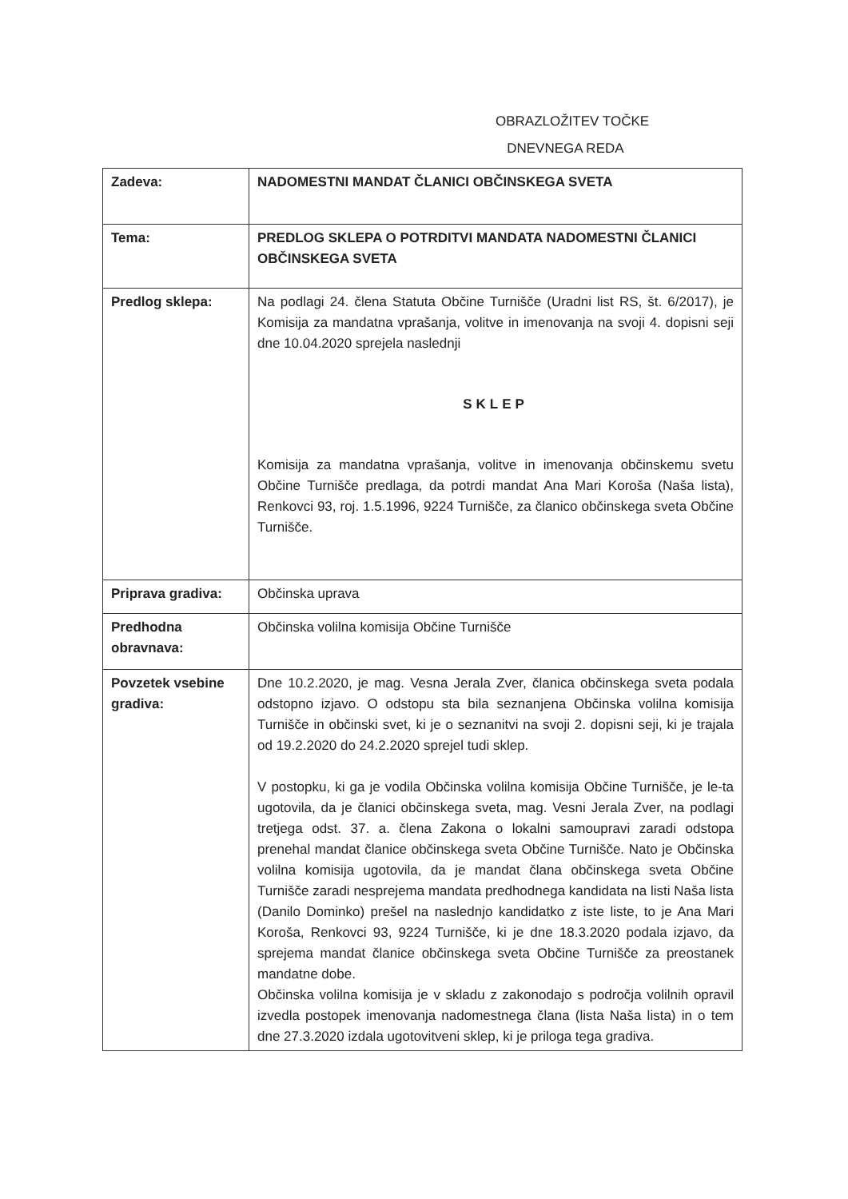OBRAZLOŽITEV TOČKE
DNEVNEGA REDA
| Zadeva: | NADOMESTNI MANDAT ČLANICI OBČINSKEGA SVETA |
| Tema: | PREDLOG SKLEPA O POTRDITVI MANDATA NADOMESTNI ČLANICI OBČINSKEGA SVETA |
| Predlog sklepa: | Na podlagi 24. člena Statuta Občine Turnišče (Uradni list RS, št. 6/2017), je Komisija za mandatna vprašanja, volitve in imenovanja na svoji 4. dopisni seji dne 10.04.2020 sprejela naslednji SKLEP Komisija za mandatna vprašanja, volitve in imenovanja občinskemu svetu Občine Turnišče predlaga, da potrdi mandat Ana Mari Koroša (Naša lista), Renkovci 93, roj. 1.5.1996, 9224 Turnišče, za članico občinskega sveta Občine Turnišče. |
| Priprava gradiva: | Občinska uprava |
| Predhodna obravnava: | Občinska volilna komisija Občine Turnišče |
| Povzetek vsebine gradiva: | Dne 10.2.2020, je mag. Vesna Jerala Zver, članica občinskega sveta podala odstopno izjavo. O odstopu sta bila seznanjena Občinska volilna komisija Turnišče in občinski svet, ki je o seznanitvi na svoji 2. dopisni seji, ki je trajala od 19.2.2020 do 24.2.2020 sprejel tudi sklep. V postopku, ki ga je vodila Občinska volilna komisija Občine Turnišče, je le-ta ugotovila, da je članici občinskega sveta, mag. Vesni Jerala Zver, na podlagi tretjega odst. 37. a. člena Zakona o lokalni samoupravi zaradi odstopa prenehal mandat članice občinskega sveta Občine Turnišče. Nato je Občinska volilna komisija ugotovila, da je mandat člana občinskega sveta Občine Turnišče zaradi nesprejema mandata predhodnega kandidata na listi Naša lista (Danilo Dominko) prešel na naslednjo kandidatko z iste liste, to je Ana Mari Koroša, Renkovci 93, 9224 Turnišče, ki je dne 18.3.2020 podala izjavo, da sprejema mandat članice občinskega sveta Občine Turnišče za preostanek mandatne dobe. Občinska volilna komisija je v skladu z zakonodajo s področja volilnih opravil izvedla postopek imenovanja nadomestnega člana (lista Naša lista) in o tem dne 27.3.2020 izdala ugotovitveni sklep, ki je priloga tega gradiva. |